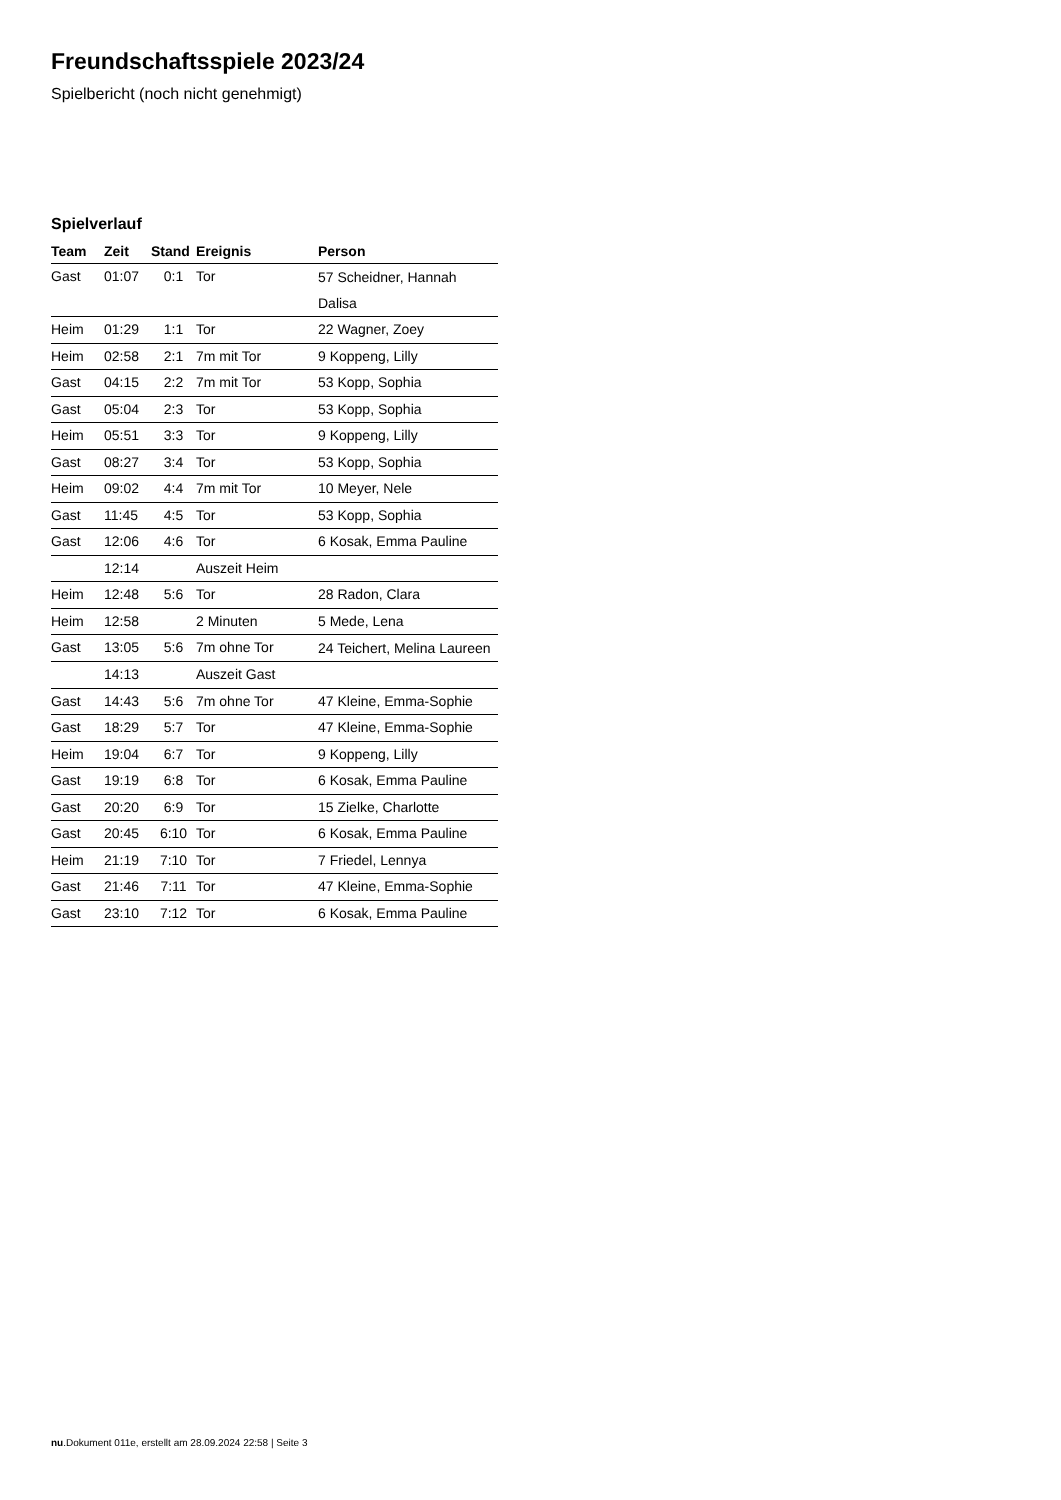Freundschaftsspiele 2023/24
Spielbericht (noch nicht genehmigt)
Spielverlauf
| Team | Zeit | Stand | Ereignis | Person |
| --- | --- | --- | --- | --- |
| Gast | 01:07 | 0:1 | Tor | 57 Scheidner, Hannah Dalisa |
| Heim | 01:29 | 1:1 | Tor | 22 Wagner, Zoey |
| Heim | 02:58 | 2:1 | 7m mit Tor | 9 Koppeng, Lilly |
| Gast | 04:15 | 2:2 | 7m mit Tor | 53 Kopp, Sophia |
| Gast | 05:04 | 2:3 | Tor | 53 Kopp, Sophia |
| Heim | 05:51 | 3:3 | Tor | 9 Koppeng, Lilly |
| Gast | 08:27 | 3:4 | Tor | 53 Kopp, Sophia |
| Heim | 09:02 | 4:4 | 7m mit Tor | 10 Meyer, Nele |
| Gast | 11:45 | 4:5 | Tor | 53 Kopp, Sophia |
| Gast | 12:06 | 4:6 | Tor | 6 Kosak, Emma Pauline |
| | 12:14 | | Auszeit Heim | |
| Heim | 12:48 | 5:6 | Tor | 28 Radon, Clara |
| Heim | 12:58 | | 2 Minuten | 5 Mede, Lena |
| Gast | 13:05 | 5:6 | 7m ohne Tor | 24 Teichert, Melina Laureen |
| | 14:13 | | Auszeit Gast | |
| Gast | 14:43 | 5:6 | 7m ohne Tor | 47 Kleine, Emma-Sophie |
| Gast | 18:29 | 5:7 | Tor | 47 Kleine, Emma-Sophie |
| Heim | 19:04 | 6:7 | Tor | 9 Koppeng, Lilly |
| Gast | 19:19 | 6:8 | Tor | 6 Kosak, Emma Pauline |
| Gast | 20:20 | 6:9 | Tor | 15 Zielke, Charlotte |
| Gast | 20:45 | 6:10 | Tor | 6 Kosak, Emma Pauline |
| Heim | 21:19 | 7:10 | Tor | 7 Friedel, Lennya |
| Gast | 21:46 | 7:11 | Tor | 47 Kleine, Emma-Sophie |
| Gast | 23:10 | 7:12 | Tor | 6 Kosak, Emma Pauline |
nu.Dokument 011e, erstellt am 28.09.2024 22:58 | Seite 3